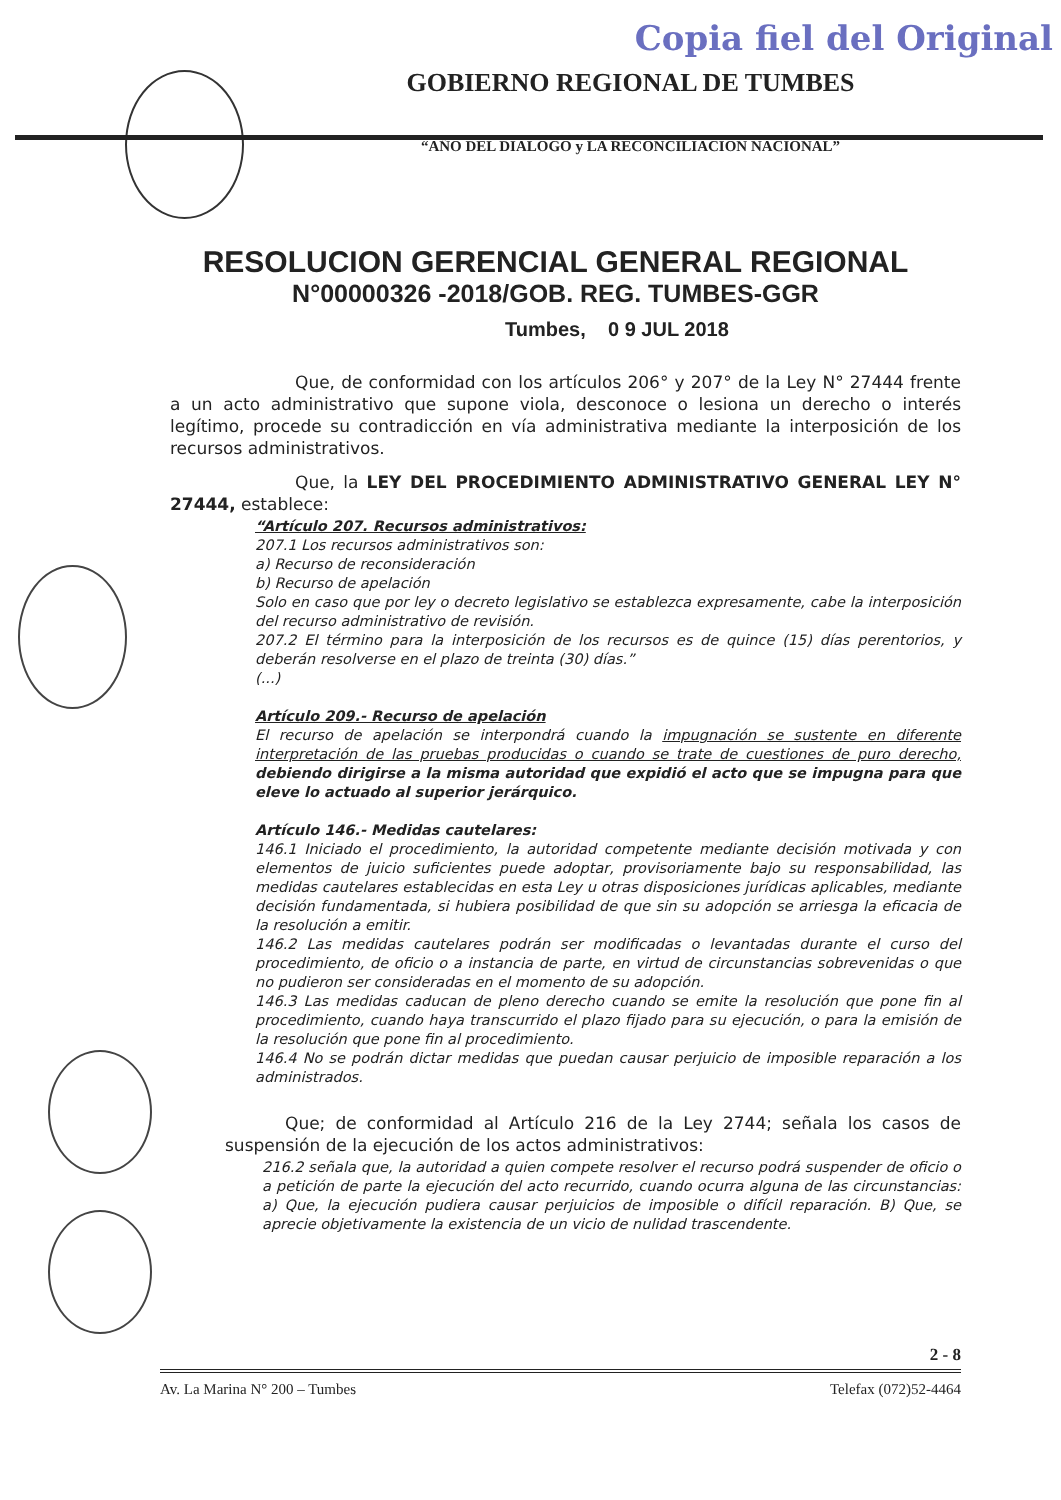Copia fiel del Original
GOBIERNO REGIONAL DE TUMBES
“AÑO DEL DIALOGO y LA RECONCILIACION NACIONAL”
RESOLUCION GERENCIAL GENERAL REGIONAL
N°00000326 -2018/GOB. REG. TUMBES-GGR
Tumbes, 0 9 JUL 2018
Que, de conformidad con los artículos 206° y 207° de la Ley N° 27444 frente a un acto administrativo que supone viola, desconoce o lesiona un derecho o interés legítimo, procede su contradicción en vía administrativa mediante la interposición de los recursos administrativos.
Que, la LEY DEL PROCEDIMIENTO ADMINISTRATIVO GENERAL LEY N° 27444, establece:
“Artículo 207. Recursos administrativos:
207.1 Los recursos administrativos son:
a) Recurso de reconsideración
b) Recurso de apelación
Solo en caso que por ley o decreto legislativo se establezca expresamente, cabe la interposición del recurso administrativo de revisión.
207.2 El término para la interposición de los recursos es de quince (15) días perentorios, y deberán resolverse en el plazo de treinta (30) días.”
(...)
Artículo 209.- Recurso de apelación
El recurso de apelación se interpondrá cuando la impugnación se sustente en diferente interpretación de las pruebas producidas o cuando se trate de cuestiones de puro derecho, debiendo dirigirse a la misma autoridad que expidió el acto que se impugna para que eleve lo actuado al superior jerárquico.
Artículo 146.- Medidas cautelares:
146.1 Iniciado el procedimiento, la autoridad competente mediante decisión motivada y con elementos de juicio suficientes puede adoptar, provisoriamente bajo su responsabilidad, las medidas cautelares establecidas en esta Ley u otras disposiciones jurídicas aplicables, mediante decisión fundamentada, si hubiera posibilidad de que sin su adopción se arriesga la eficacia de la resolución a emitir.
146.2 Las medidas cautelares podrán ser modificadas o levantadas durante el curso del procedimiento, de oficio o a instancia de parte, en virtud de circunstancias sobrevenidas o que no pudieron ser consideradas en el momento de su adopción.
146.3 Las medidas caducan de pleno derecho cuando se emite la resolución que pone fin al procedimiento, cuando haya transcurrido el plazo fijado para su ejecución, o para la emisión de la resolución que pone fin al procedimiento.
146.4 No se podrán dictar medidas que puedan causar perjuicio de imposible reparación a los administrados.
Que; de conformidad al Artículo 216 de la Ley 2744; señala los casos de suspensión de la ejecución de los actos administrativos:
216.2 señala que, la autoridad a quien compete resolver el recurso podrá suspender de oficio o a petición de parte la ejecución del acto recurrido, cuando ocurra alguna de las circunstancias: a) Que, la ejecución pudiera causar perjuicios de imposible o difícil reparación. B) Que, se aprecie objetivamente la existencia de un vicio de nulidad trascendente.
2 - 8
Av. La Marina N° 200 – Tumbes Telefax (072)52-4464